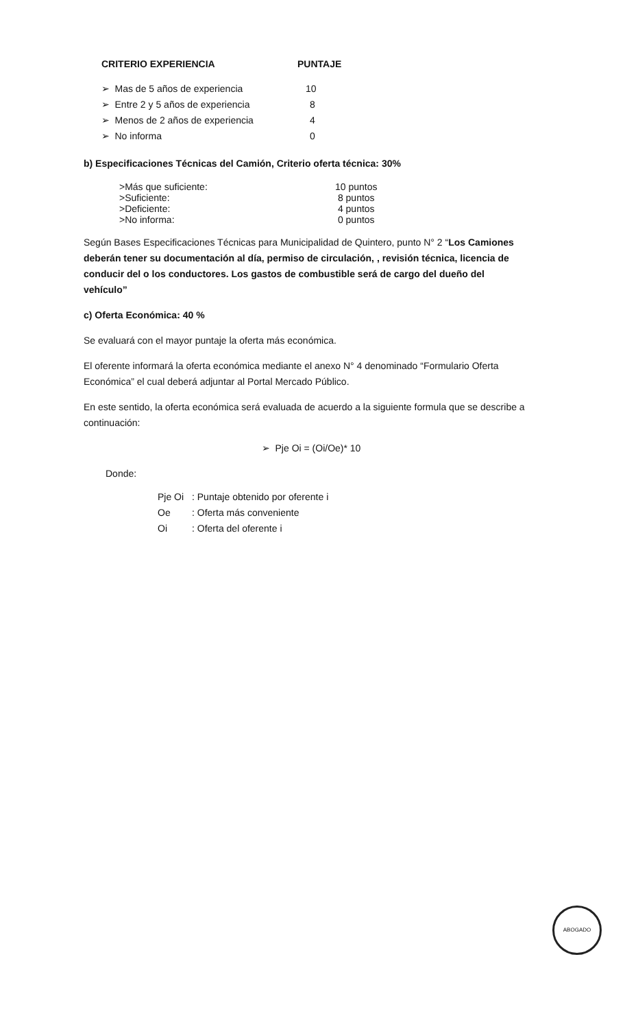| CRITERIO EXPERIENCIA | PUNTAJE |
| --- | --- |
| ➢ Mas de 5 años de experiencia | 10 |
| ➢ Entre 2 y 5 años de experiencia | 8 |
| ➢ Menos de 2 años de experiencia | 4 |
| ➢ No informa | 0 |
b) Especificaciones Técnicas del Camión, Criterio oferta técnica: 30%
| >Más que suficiente: | 10 puntos |
| >Suficiente: | 8 puntos |
| >Deficiente: | 4 puntos |
| >No informa: | 0 puntos |
Según Bases Especificaciones Técnicas para Municipalidad de Quintero, punto N° 2 “Los Camiones deberán tener su documentación al día, permiso de circulación, , revisión técnica, licencia de conducir del o los conductores. Los gastos de combustible será de cargo del dueño del vehículo”
c) Oferta Económica: 40 %
Se evaluará con el mayor puntaje la oferta más económica.
El oferente informará la oferta económica mediante el anexo N° 4 denominado “Formulario Oferta Económica” el cual deberá adjuntar al Portal Mercado Público.
En este sentido, la oferta económica será evaluada de acuerdo a la siguiente formula que se describe a continuación:
➢ Pje Oi = (Oi/Oe)* 10
Donde:
| Pje Oi | : Puntaje obtenido por oferente i |
| Oe | : Oferta más conveniente |
| Oi | : Oferta del oferente i |
ABOGADO